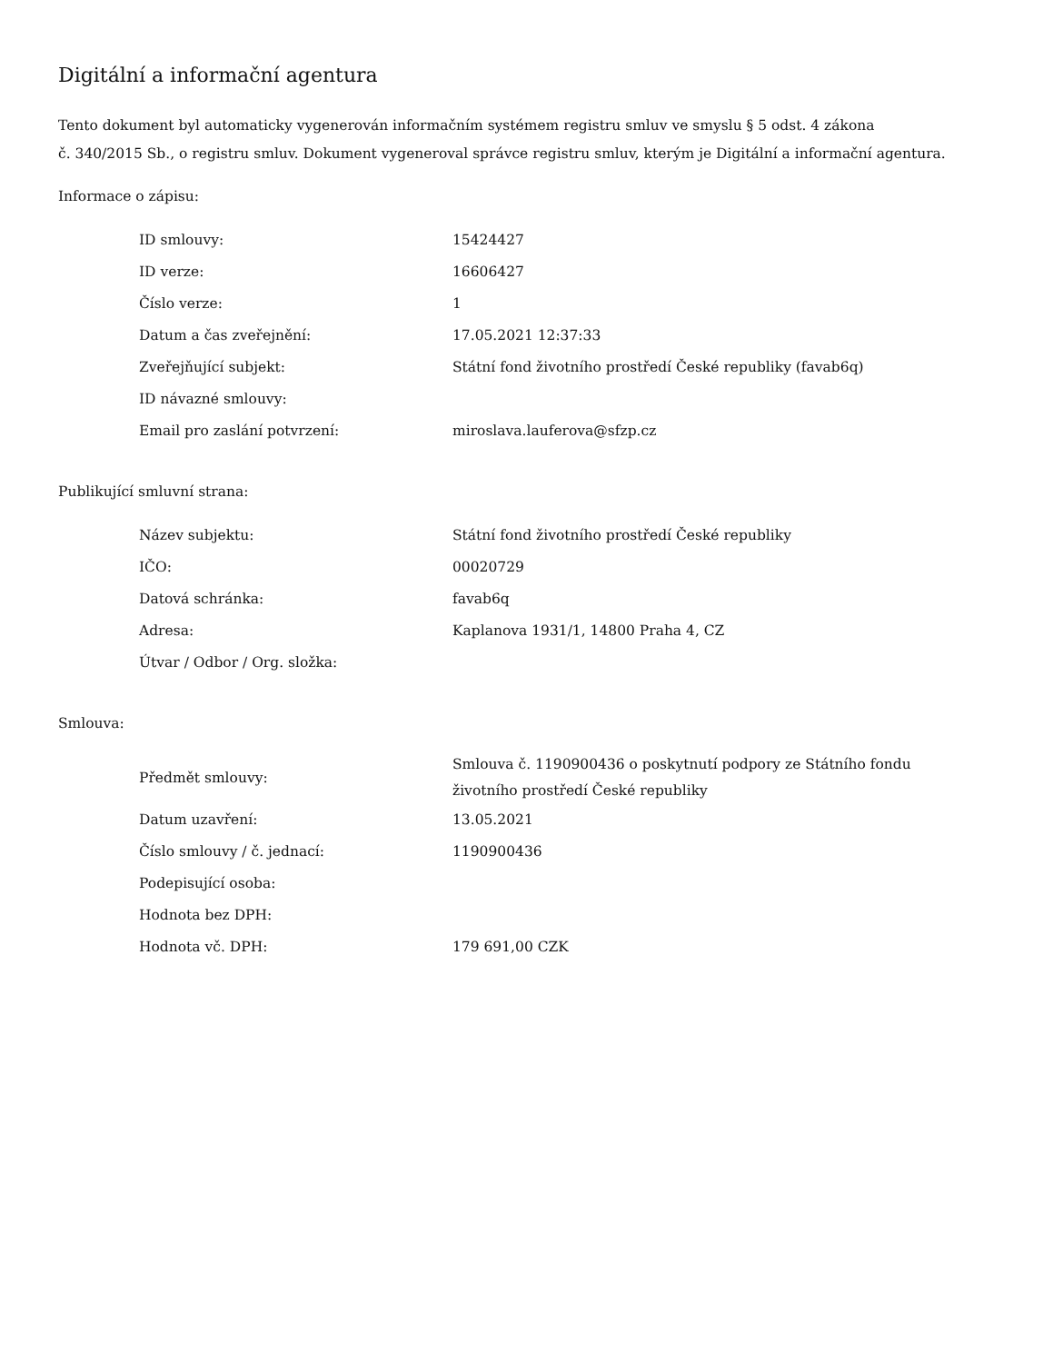Digitální a informační agentura
Tento dokument byl automaticky vygenerován informačním systémem registru smluv ve smyslu § 5 odst. 4 zákona
č. 340/2015 Sb., o registru smluv. Dokument vygeneroval správce registru smluv, kterým je Digitální a informační agentura.
Informace o zápisu:
| ID smlouvy: | 15424427 |
| ID verze: | 16606427 |
| Číslo verze: | 1 |
| Datum a čas zveřejnění: | 17.05.2021 12:37:33 |
| Zveřejňující subjekt: | Státní fond životního prostředí České republiky (favab6q) |
| ID návazné smlouvy: | |
| Email pro zaslání potvrzení: | miroslava.lauferova@sfzp.cz |
Publikující smluvní strana:
| Název subjektu: | Státní fond životního prostředí České republiky |
| IČO: | 00020729 |
| Datová schránka: | favab6q |
| Adresa: | Kaplanova 1931/1, 14800 Praha 4, CZ |
| Útvar / Odbor / Org. složka: | |
Smlouva:
| Předmět smlouvy: | Smlouva č. 1190900436 o poskytnutí podpory ze Státního fondu životního prostředí České republiky |
| Datum uzavření: | 13.05.2021 |
| Číslo smlouvy / č. jednací: | 1190900436 |
| Podepisující osoba: | |
| Hodnota bez DPH: | |
| Hodnota vč. DPH: | 179 691,00 CZK |